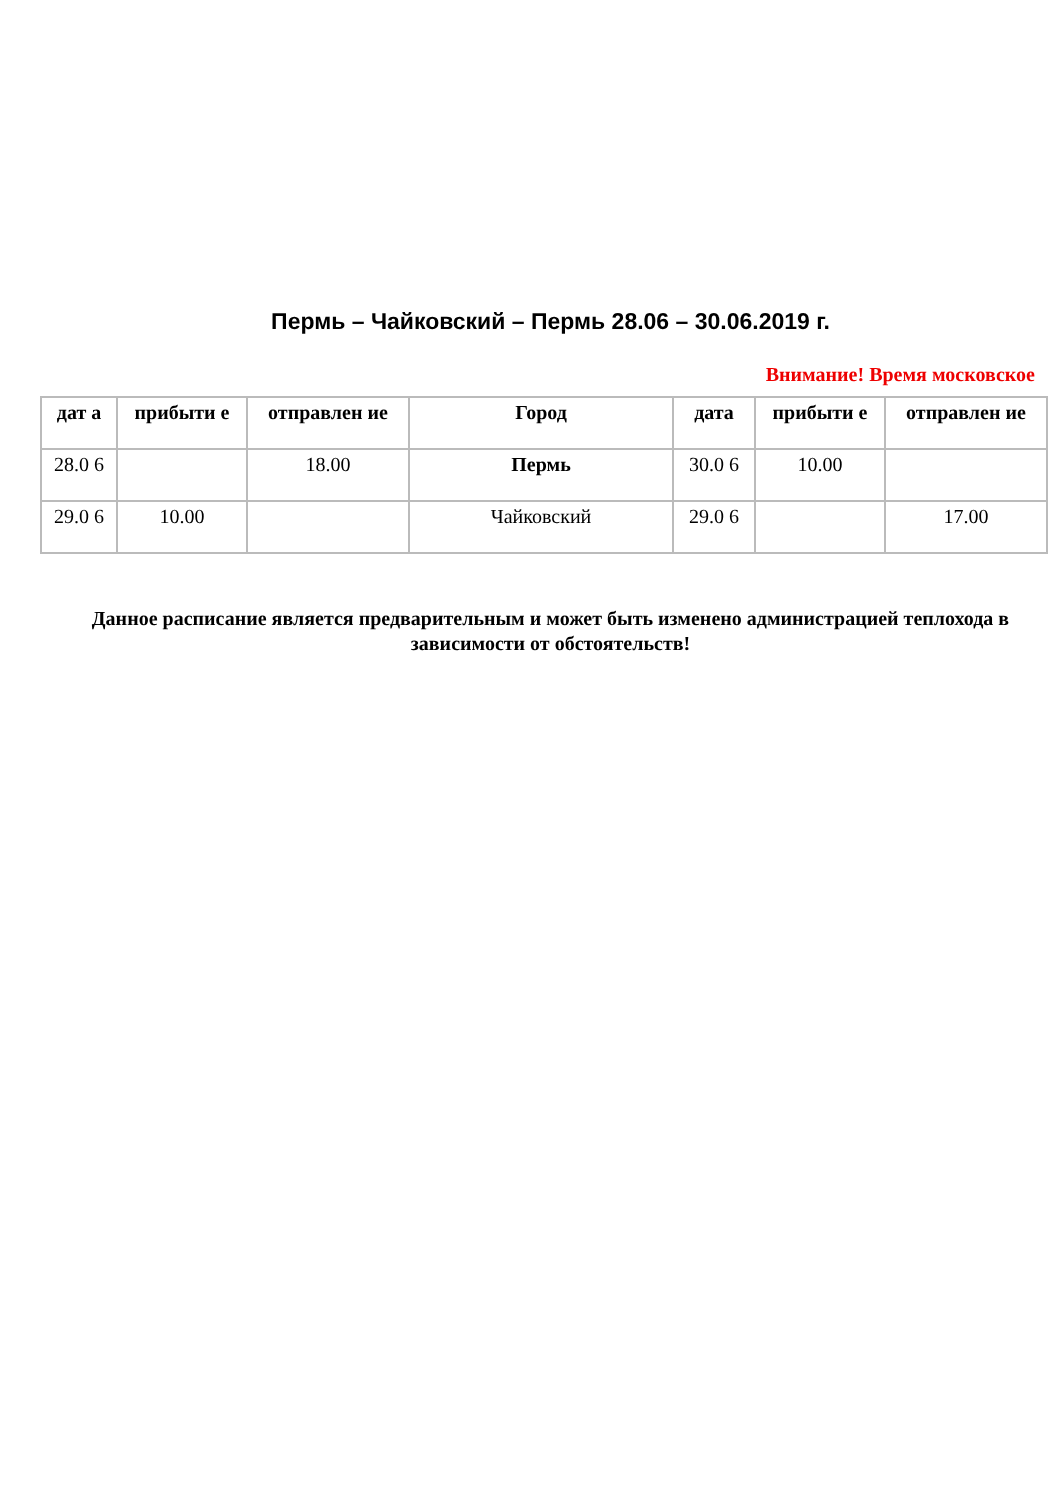Пермь – Чайковский – Пермь 28.06 – 30.06.2019 г.
Внимание! Время московское
| дат а | прибыти е | отправлен ие | Город | дата | прибыти е | отправлен ие |
| --- | --- | --- | --- | --- | --- | --- |
| 28.0 6 | | 18.00 | Пермь | 30.0 6 | 10.00 | |
| 29.0 6 | 10.00 | | Чайковский | 29.0 6 | | 17.00 |
Данное расписание является предварительным и может быть изменено администрацией теплохода в зависимости от обстоятельств!